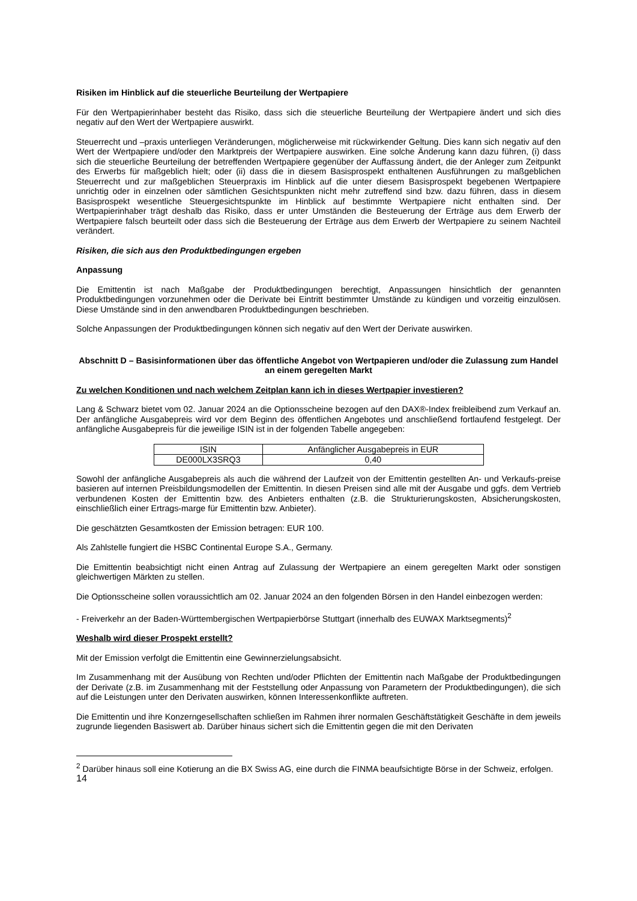Risiken im Hinblick auf die steuerliche Beurteilung der Wertpapiere
Für den Wertpapierinhaber besteht das Risiko, dass sich die steuerliche Beurteilung der Wertpapiere ändert und sich dies negativ auf den Wert der Wertpapiere auswirkt.
Steuerrecht und –praxis unterliegen Veränderungen, möglicherweise mit rückwirkender Geltung. Dies kann sich negativ auf den Wert der Wertpapiere und/oder den Marktpreis der Wertpapiere auswirken. Eine solche Änderung kann dazu führen, (i) dass sich die steuerliche Beurteilung der betreffenden Wertpapiere gegenüber der Auffassung ändert, die der Anleger zum Zeitpunkt des Erwerbs für maßgeblich hielt; oder (ii) dass die in diesem Basisprospekt enthaltenen Ausführungen zu maßgeblichen Steuerrecht und zur maßgeblichen Steuerpraxis im Hinblick auf die unter diesem Basisprospekt begebenen Wertpapiere unrichtig oder in einzelnen oder sämtlichen Gesichtspunkten nicht mehr zutreffend sind bzw. dazu führen, dass in diesem Basisprospekt wesentliche Steuergesichtspunkte im Hinblick auf bestimmte Wertpapiere nicht enthalten sind. Der Wertpapierinhaber trägt deshalb das Risiko, dass er unter Umständen die Besteuerung der Erträge aus dem Erwerb der Wertpapiere falsch beurteilt oder dass sich die Besteuerung der Erträge aus dem Erwerb der Wertpapiere zu seinem Nachteil verändert.
Risiken, die sich aus den Produktbedingungen ergeben
Anpassung
Die Emittentin ist nach Maßgabe der Produktbedingungen berechtigt, Anpassungen hinsichtlich der genannten Produktbedingungen vorzunehmen oder die Derivate bei Eintritt bestimmter Umstände zu kündigen und vorzeitig einzulösen. Diese Umstände sind in den anwendbaren Produktbedingungen beschrieben.
Solche Anpassungen der Produktbedingungen können sich negativ auf den Wert der Derivate auswirken.
Abschnitt D – Basisinformationen über das öffentliche Angebot von Wertpapieren und/oder die Zulassung zum Handel an einem geregelten Markt
Zu welchen Konditionen und nach welchem Zeitplan kann ich in dieses Wertpapier investieren?
Lang & Schwarz bietet vom 02. Januar 2024 an die Optionsscheine bezogen auf den DAX®-Index freibleibend zum Verkauf an. Der anfängliche Ausgabepreis wird vor dem Beginn des öffentlichen Angebotes und anschließend fortlaufend festgelegt. Der anfängliche Ausgabepreis für die jeweilige ISIN ist in der folgenden Tabelle angegeben:
| ISIN | Anfänglicher Ausgabepreis in EUR |
| --- | --- |
| DE000LX3SRQ3 | 0,40 |
Sowohl der anfängliche Ausgabepreis als auch die während der Laufzeit von der Emittentin gestellten An- und Verkaufs-preise basieren auf internen Preisbildungsmodellen der Emittentin. In diesen Preisen sind alle mit der Ausgabe und ggfs. dem Vertrieb verbundenen Kosten der Emittentin bzw. des Anbieters enthalten (z.B. die Strukturierungskosten, Absicherungskosten, einschließlich einer Ertrags-marge für Emittentin bzw. Anbieter).
Die geschätzten Gesamtkosten der Emission betragen: EUR 100.
Als Zahlstelle fungiert die HSBC Continental Europe S.A., Germany.
Die Emittentin beabsichtigt nicht einen Antrag auf Zulassung der Wertpapiere an einem geregelten Markt oder sonstigen gleichwertigen Märkten zu stellen.
Die Optionsscheine sollen voraussichtlich am 02. Januar 2024 an den folgenden Börsen in den Handel einbezogen werden:
- Freiverkehr an der Baden-Württembergischen Wertpapierbörse Stuttgart (innerhalb des EUWAX Marktsegments)<sup>2</sup>
Weshalb wird dieser Prospekt erstellt?
Mit der Emission verfolgt die Emittentin eine Gewinnerzielungsabsicht.
Im Zusammenhang mit der Ausübung von Rechten und/oder Pflichten der Emittentin nach Maßgabe der Produktbedingungen der Derivate (z.B. im Zusammenhang mit der Feststellung oder Anpassung von Parametern der Produktbedingungen), die sich auf die Leistungen unter den Derivaten auswirken, können Interessenkonflikte auftreten.
Die Emittentin und ihre Konzerngesellschaften schließen im Rahmen ihrer normalen Geschäftstätigkeit Geschäfte in dem jeweils zugrunde liegenden Basiswert ab. Darüber hinaus sichert sich die Emittentin gegen die mit den Derivaten
<sup>2</sup> Darüber hinaus soll eine Kotierung an die BX Swiss AG, eine durch die FINMA beaufsichtigte Börse in der Schweiz, erfolgen.
14